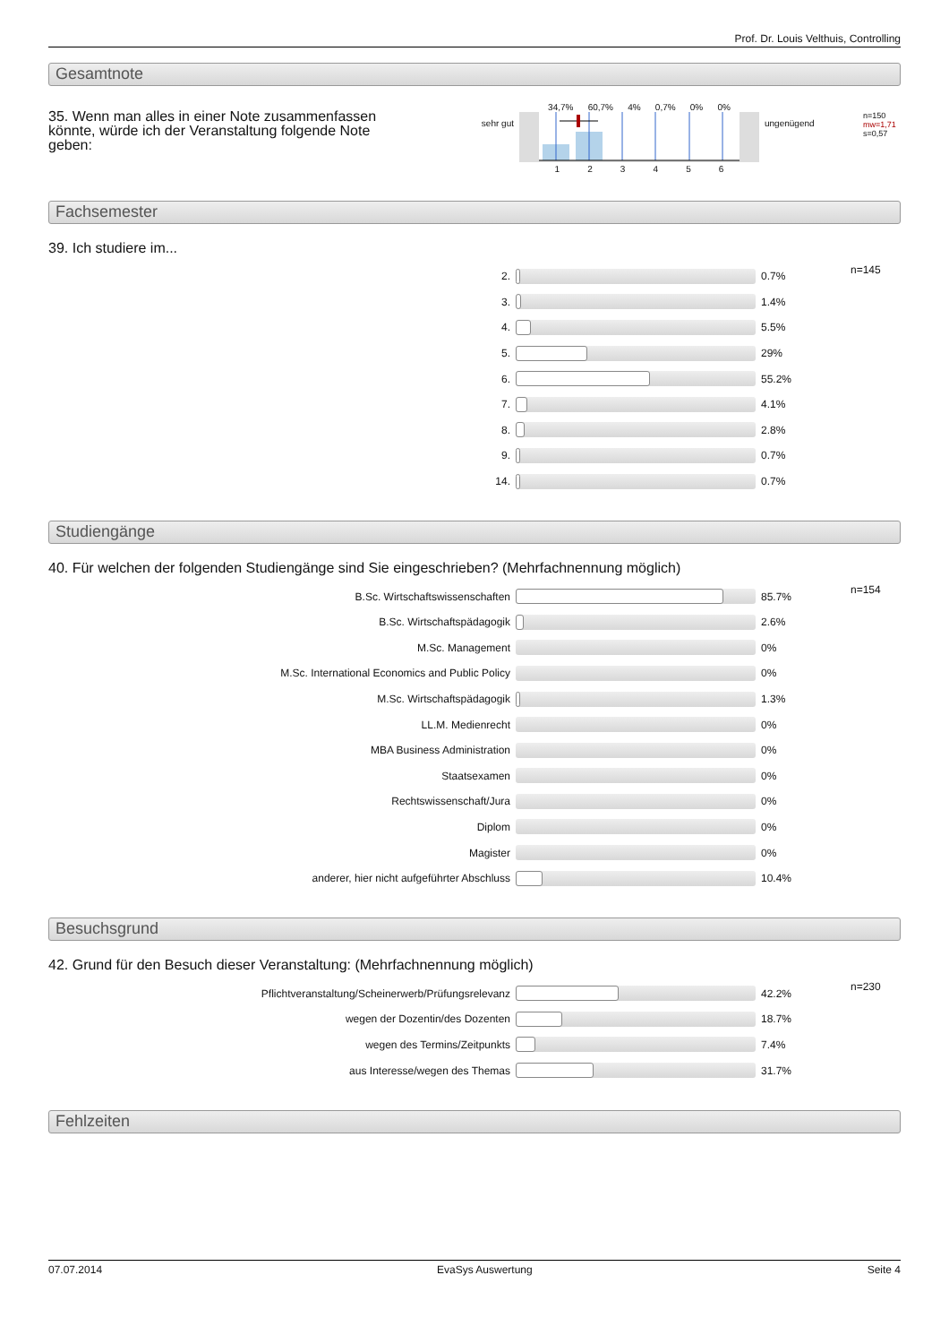Prof. Dr. Louis Velthuis, Controlling
Gesamtnote
35. Wenn man alles in einer Note zusammenfassen könnte, würde ich der Veranstaltung folgende Note geben:
sehr gut
34,7% 60,7% 4% 0,7% 0% 0%
1 2 3 4 5 6
ungenügend
n=150
mw=1,71
s=0,57
Fachsemester
39. Ich studiere im...
| 2. | | 0.7% | n=145 |
| 3. | | 1.4% | |
| 4. | | 5.5% | |
| 5. | | 29% | |
| 6. | | 55.2% | |
| 7. | | 4.1% | |
| 8. | | 2.8% | |
| 9. | | 0.7% | |
| 14. | | 0.7% | |
Studiengänge
40. Für welchen der folgenden Studiengänge sind Sie eingeschrieben? (Mehrfachnennung möglich)
| B.Sc. Wirtschaftswissenschaften | | 85.7% | n=154 |
| B.Sc. Wirtschaftspädagogik | | 2.6% | |
| M.Sc. Management | | 0% | |
| M.Sc. International Economics and Public Policy | | 0% | |
| M.Sc. Wirtschaftspädagogik | | 1.3% | |
| LL.M. Medienrecht | | 0% | |
| MBA Business Administration | | 0% | |
| Staatsexamen | | 0% | |
| Rechtswissenschaft/Jura | | 0% | |
| Diplom | | 0% | |
| Magister | | 0% | |
| anderer, hier nicht aufgeführter Abschluss | | 10.4% | |
Besuchsgrund
42. Grund für den Besuch dieser Veranstaltung: (Mehrfachnennung möglich)
| Pflichtveranstaltung/Scheinerwerb/Prüfungsrelevanz | | 42.2% | n=230 |
| wegen der Dozentin/des Dozenten | | 18.7% | |
| wegen des Termins/Zeitpunkts | | 7.4% | |
| aus Interesse/wegen des Themas | | 31.7% | |
Fehlzeiten
07.07.2014 EvaSys Auswertung Seite 4